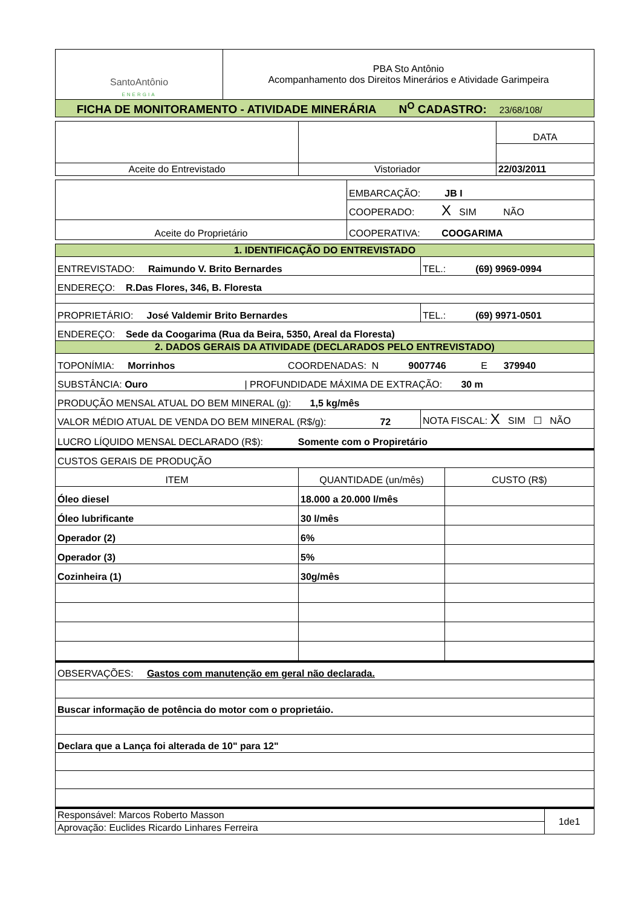| SantoAntônio ENERGIA | PBA Sto Antônio Acompanhamento dos Direitos Minerários e Atividade Garimpeira |
| FICHA DE MONITORAMENTO - ATIVIDADE MINERÁRIA N<sup>O</sup> CADASTRO: 23/68/108/ | |
| | | DATA |
| Aceite do Entrevistado | Vistoriador | 22/03/2011 |
| | EMBARCAÇÃO: JB I |
| | COOPERADO: X SIM NÃO |
| Aceite do Proprietário | COOPERATIVA: COOGARIMA |
| 1. IDENTIFICAÇÃO DO ENTREVISTADO | |
| ENTREVISTADO: Raimundo V. Brito Bernardes | TEL.: (69) 9969-0994 |
| ENDEREÇO: R.Das Flores, 346, B. Floresta | |
| PROPRIETÁRIO: José Valdemir Brito Bernardes | TEL.: (69) 9971-0501 |
| ENDEREÇO: Sede da Coogarima (Rua da Beira, 5350, Areal da Floresta) | |
| 2. DADOS GERAIS DA ATIVIDADE (DECLARADOS PELO ENTREVISTADO) | |
| TOPONÍMIA: Morrinhos COORDENADAS: N 9007746 E 379940 | |
| SUBSTÂNCIA: Ouro / PROFUNDIDADE MÁXIMA DE EXTRAÇÃO: 30 m | |
| PRODUÇÃO MENSAL ATUAL DO BEM MINERAL (g): 1,5 kg/mês | |
| VALOR MÉDIO ATUAL DE VENDA DO BEM MINERAL (R$/g): 72 | NOTA FISCAL: X SIM ☐ NÃO |
| LUCRO LÍQUIDO MENSAL DECLARADO (R$): Somente com o Propiretário | |
| CUSTOS GERAIS DE PRODUÇÃO | | |
| ITEM | QUANTIDADE (un/mês) | CUSTO (R$) |
| Óleo diesel | 18.000 a 20.000 l/mês | |
| Óleo lubrificante | 30 l/mês | |
| Operador (2) | 6% | |
| Operador (3) | 5% | |
| Cozinheira (1) | 30g/mês | |
| OBSERVAÇÕES: Gastos com manutenção em geral não declarada. |
| Buscar informação de potência do motor com o proprietáio. |
| Declara que a Lança foi alterada de 10" para 12" |
| Responsável: Marcos Roberto Masson | 1de1 |
| Aprovação: Euclides Ricardo Linhares Ferreira | |